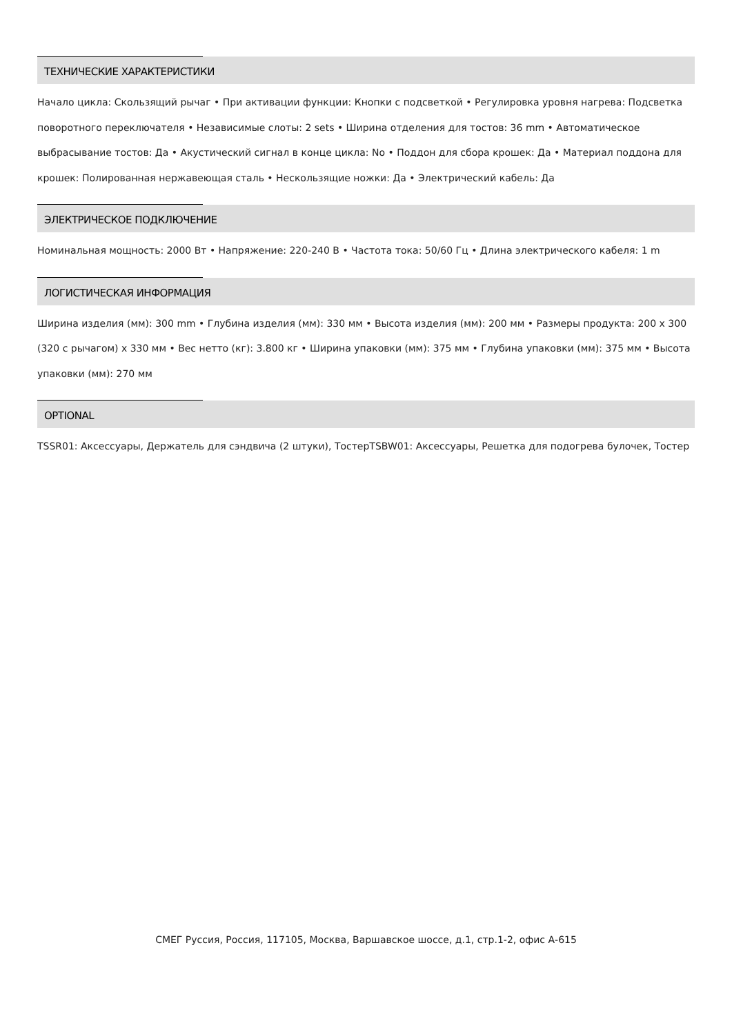ТЕХНИЧЕСКИЕ ХАРАКТЕРИСТИКИ
Начало цикла: Скользящий рычаг • При активации функции: Кнопки с подсветкой • Регулировка уровня нагрева: Подсветка поворотного переключателя • Независимые слоты: 2 sets • Ширина отделения для тостов: 36 mm • Автоматическое выбрасывание тостов: Да • Акустический сигнал в конце цикла: No • Поддон для сбора крошек: Да • Материал поддона для крошек: Полированная нержавеющая сталь • Нескользящие ножки: Да • Электрический кабель: Да
ЭЛЕКТРИЧЕСКОЕ ПОДКЛЮЧЕНИЕ
Номинальная мощность: 2000 Вт • Напряжение: 220-240 В • Частота тока: 50/60 Гц • Длина электрического кабеля: 1 m
ЛОГИСТИЧЕСКАЯ ИНФОРМАЦИЯ
Ширина изделия (мм): 300 mm • Глубина изделия (мм): 330 мм • Высота изделия (мм): 200 мм • Размеры продукта: 200 x 300 (320 с рычагом) x 330 мм • Вес нетто (кг): 3.800 кг • Ширина упаковки (мм): 375 мм • Глубина упаковки (мм): 375 мм • Высота упаковки (мм): 270 мм
OPTIONAL
TSSR01: Аксессуары, Держатель для сэндвича (2 штуки), ТостерTSBW01: Аксессуары, Решетка для подогрева булочек, Тостер
СМЕГ Руссия, Россия, 117105, Москва, Варшавское шоссе, д.1, стр.1-2, офис А-615